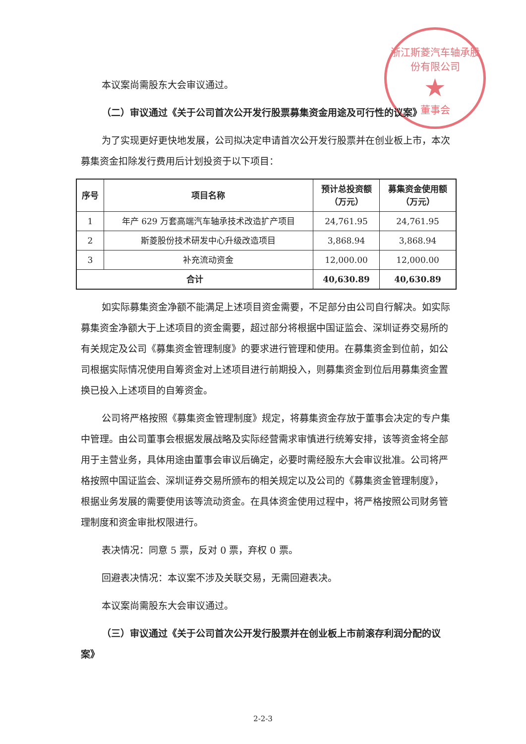浙江斯菱汽车轴承股份有限公司
★
董事会
本议案尚需股东大会审议通过。
（二）审议通过《关于公司首次公开发行股票募集资金用途及可行性的议案》
为了实现更好更快地发展，公司拟决定申请首次公开发行股票并在创业板上市，本次募集资金扣除发行费用后计划投资于以下项目：
| 序号 | 项目名称 | 预计总投资额 （万元） | 募集资金使用额 （万元） |
| --- | --- | --- | --- |
| 1 | 年产 629 万套高端汽车轴承技术改造扩产项目 | 24,761.95 | 24,761.95 |
| 2 | 斯菱股份技术研发中心升级改造项目 | 3,868.94 | 3,868.94 |
| 3 | 补充流动资金 | 12,000.00 | 12,000.00 |
| 合计 | | 40,630.89 | 40,630.89 |
如实际募集资金净额不能满足上述项目资金需要，不足部分由公司自行解决。如实际募集资金净额大于上述项目的资金需要，超过部分将根据中国证监会、深圳证券交易所的有关规定及公司《募集资金管理制度》的要求进行管理和使用。在募集资金到位前，如公司根据实际情况使用自筹资金对上述项目进行前期投入，则募集资金到位后用募集资金置换已投入上述项目的自筹资金。
公司将严格按照《募集资金管理制度》规定，将募集资金存放于董事会决定的专户集中管理。由公司董事会根据发展战略及实际经营需求审慎进行统筹安排，该等资金将全部用于主营业务，具体用途由董事会审议后确定，必要时需经股东大会审议批准。公司将严格按照中国证监会、深圳证券交易所颁布的相关规定以及公司的《募集资金管理制度》，根据业务发展的需要使用该等流动资金。在具体资金使用过程中，将严格按照公司财务管理制度和资金审批权限进行。
表决情况：同意 5 票，反对 0 票，弃权 0 票。
回避表决情况：本议案不涉及关联交易，无需回避表决。
本议案尚需股东大会审议通过。
（三）审议通过《关于公司首次公开发行股票并在创业板上市前滚存利润分配的议案》
2-2-3